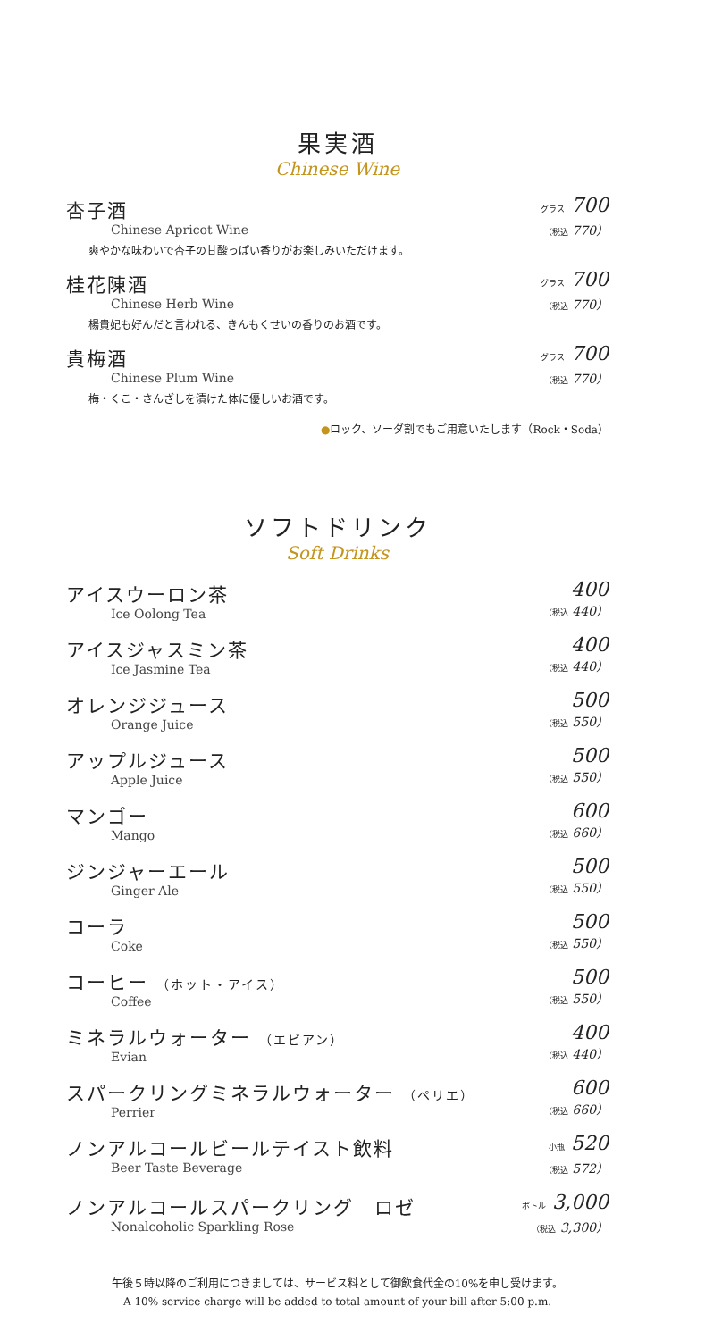果実酒
Chinese Wine
杏子酒
Chinese Apricot Wine
爽やかな味わいで杏子の甘酸っぱい香りがお楽しみいただけます。
グラス 700
（税込 770）
桂花陳酒
Chinese Herb Wine
楊貴妃も好んだと言われる、きんもくせいの香りのお酒です。
グラス 700
（税込 770）
貴梅酒
Chinese Plum Wine
梅・くこ・さんざしを漬けた体に優しいお酒です。
グラス 700
（税込 770）
●ロック、ソーダ割でもご用意いたします（Rock・Soda）
ソフトドリンク
Soft Drinks
アイスウーロン茶
Ice Oolong Tea
400
（税込 440）
アイスジャスミン茶
Ice Jasmine Tea
400
（税込 440）
オレンジジュース
Orange Juice
500
（税込 550）
アップルジュース
Apple Juice
500
（税込 550）
マンゴー
Mango
600
（税込 660）
ジンジャーエール
Ginger Ale
500
（税込 550）
コーラ
Coke
500
（税込 550）
コーヒー （ホット・アイス）
Coffee
500
（税込 550）
ミネラルウォーター （エビアン）
Evian
400
（税込 440）
スパークリングミネラルウォーター （ペリエ）
Perrier
600
（税込 660）
ノンアルコールビールテイスト飲料
Beer Taste Beverage
小瓶 520
（税込 572）
ノンアルコールスパークリング　ロゼ
Nonalcoholic Sparkling Rose
ボトル 3,000
（税込 3,300）
午後５時以降のご利用につきましては、サービス料として御飲食代金の10%を申し受けます。
A 10% service charge will be added to total amount of your bill after 5:00 p.m.